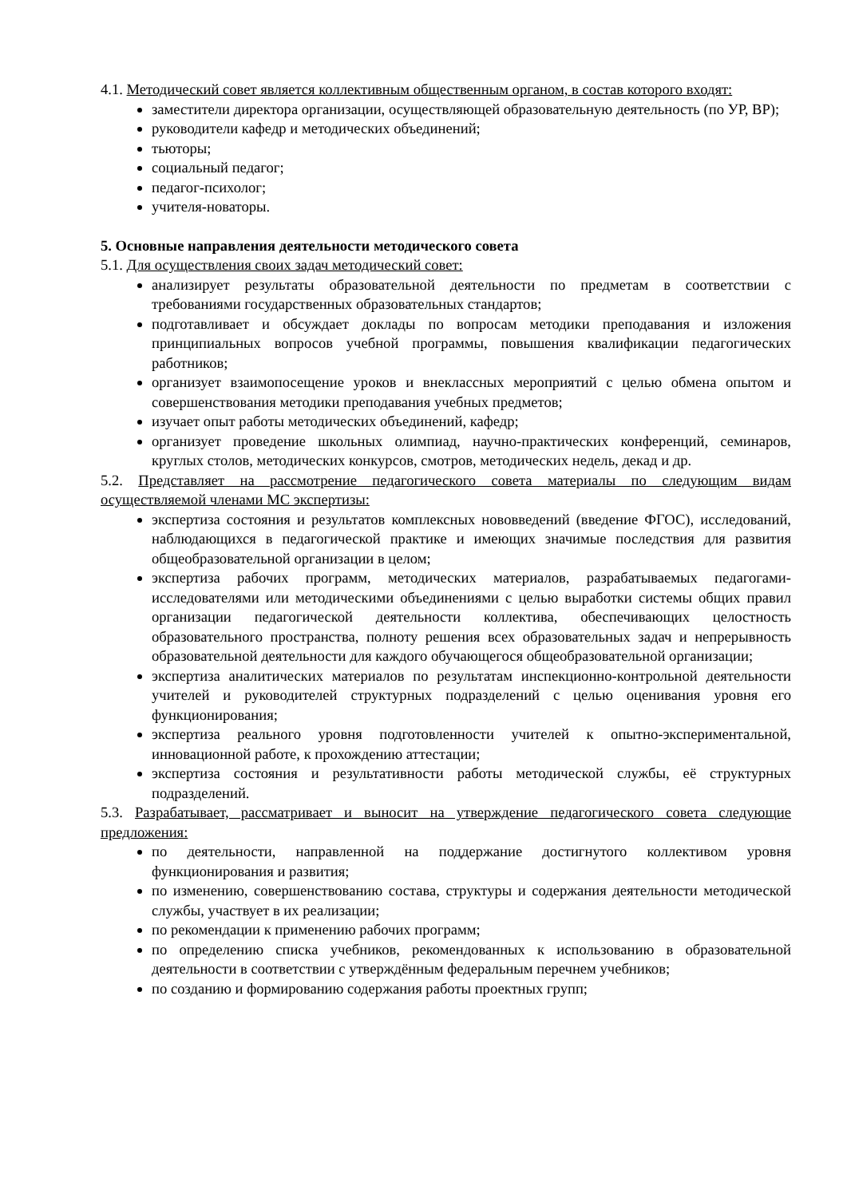4.1. Методический совет является коллективным общественным органом, в состав которого входят:
заместители директора организации, осуществляющей образовательную деятельность (по УР, ВР);
руководители кафедр и методических объединений;
тьюторы;
социальный педагог;
педагог-психолог;
учителя-новаторы.
5. Основные направления деятельности методического совета
5.1. Для осуществления своих задач методический совет:
анализирует результаты образовательной деятельности по предметам в соответствии с требованиями государственных образовательных стандартов;
подготавливает и обсуждает доклады по вопросам методики преподавания и изложения принципиальных вопросов учебной программы, повышения квалификации педагогических работников;
организует взаимопосещение уроков и внеклассных мероприятий с целью обмена опытом и совершенствования методики преподавания учебных предметов;
изучает опыт работы методических объединений, кафедр;
организует проведение школьных олимпиад, научно-практических конференций, семинаров, круглых столов, методических конкурсов, смотров, методических недель, декад и др.
5.2. Представляет на рассмотрение педагогического совета материалы по следующим видам осуществляемой членами МС экспертизы:
экспертиза состояния и результатов комплексных нововведений (введение ФГОС), исследований, наблюдающихся в педагогической практике и имеющих значимые последствия для развития общеобразовательной организации в целом;
экспертиза рабочих программ, методических материалов, разрабатываемых педагогами-исследователями или методическими объединениями с целью выработки системы общих правил организации педагогической деятельности коллектива, обеспечивающих целостность образовательного пространства, полноту решения всех образовательных задач и непрерывность образовательной деятельности для каждого обучающегося общеобразовательной организации;
экспертиза аналитических материалов по результатам инспекционно-контрольной деятельности учителей и руководителей структурных подразделений с целью оценивания уровня его функционирования;
экспертиза реального уровня подготовленности учителей к опытно-экспериментальной, инновационной работе, к прохождению аттестации;
экспертиза состояния и результативности работы методической службы, её структурных подразделений.
5.3. Разрабатывает, рассматривает и выносит на утверждение педагогического совета следующие предложения:
по деятельности, направленной на поддержание достигнутого коллективом уровня функционирования и развития;
по изменению, совершенствованию состава, структуры и содержания деятельности методической службы, участвует в их реализации;
по рекомендации к применению рабочих программ;
по определению списка учебников, рекомендованных к использованию в образовательной деятельности в соответствии с утверждённым федеральным перечнем учебников;
по созданию и формированию содержания работы проектных групп;